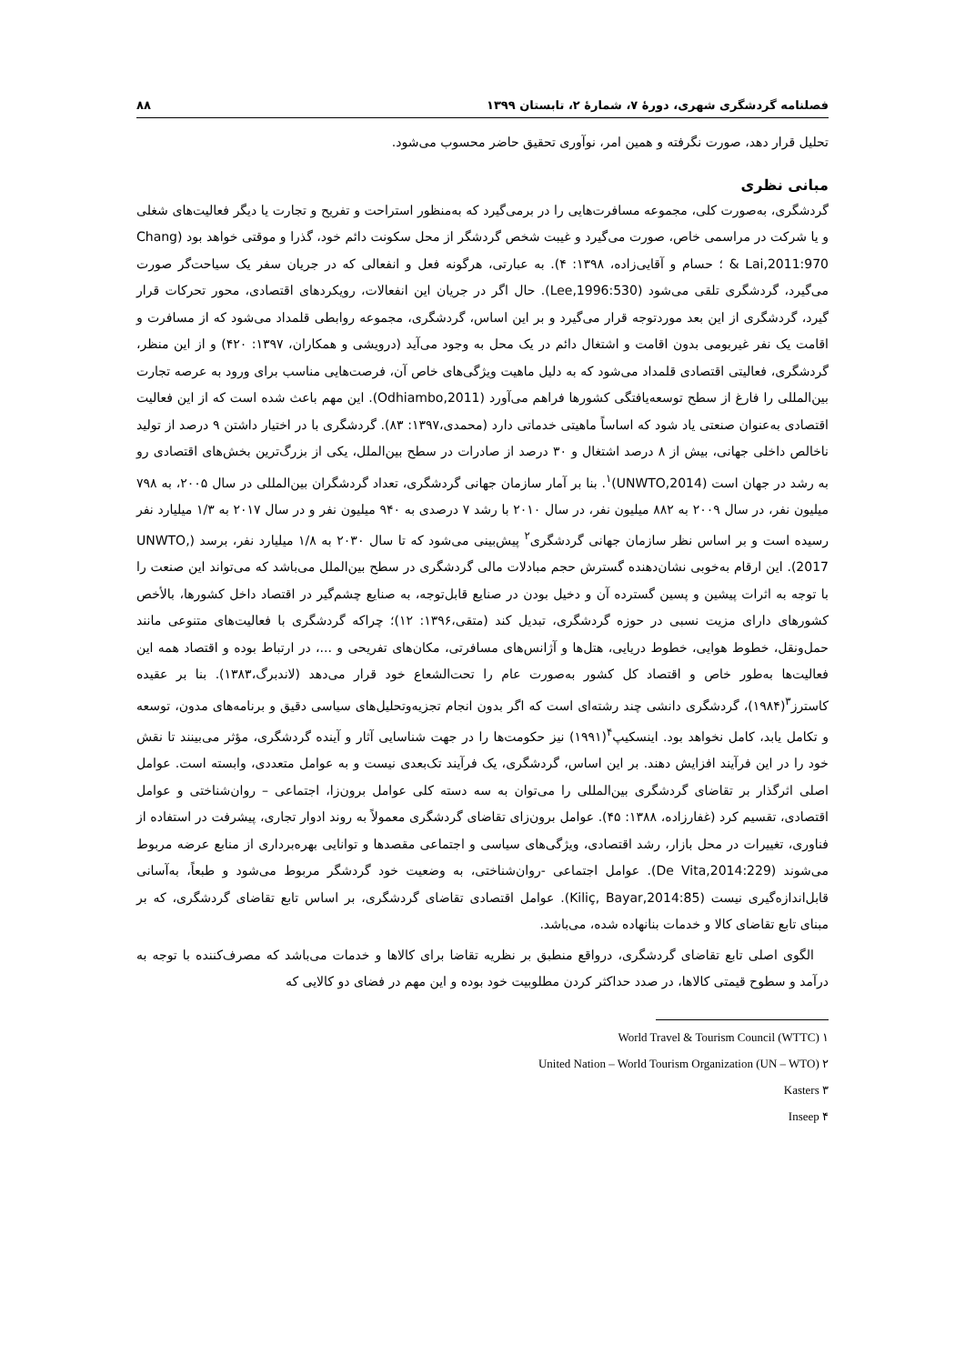فصلنامه گردشگری شهری، دورۀ ۷، شمارۀ ۲، تابستان ۱۳۹۹ ۸۸
تحلیل قرار دهد، صورت نگرفته و همین امر، نوآوری تحقیق حاضر محسوب می‌شود.
مبانی نظری
گردشگری، به‌صورت کلی، مجموعه مسافرت‌هایی را در برمی‌گیرد که به‌منظور استراحت و تفریح و تجارت یا دیگر فعالیت‌های شغلی و یا شرکت در مراسمی خاص، صورت می‌گیرد و غیبت شخص گردشگر از محل سکونت دائم خود، گذرا و موقتی خواهد بود (Chang & Lai,2011:970 ؛ حسام و آقایی‌زاده، ۱۳۹۸: ۴). به عبارتی، هرگونه فعل و انفعالی که در جریان سفر یک سیاحت‌گر صورت می‌گیرد، گردشگری تلقی می‌شود (Lee,1996:530). حال اگر در جریان این انفعالات، رویکردهای اقتصادی، محور تحرکات قرار گیرد، گردشگری از این بعد موردتوجه قرار می‌گیرد و بر این اساس، گردشگری، مجموعه روابطی قلمداد می‌شود که از مسافرت و اقامت یک نفر غیربومی بدون اقامت و اشتغال دائم در یک محل به وجود می‌آید (درویشی و همکاران، ۱۳۹۷: ۴۲۰) و از این منظر، گردشگری، فعالیتی اقتصادی قلمداد می‌شود که به دلیل ماهیت ویژگی‌های خاص آن، فرصت‌هایی مناسب برای ورود به عرصه تجارت بین‌المللی را فارغ از سطح توسعه‌یافتگی کشورها فراهم می‌آورد (Odhiambo,2011). این مهم باعث شده است که از این فعالیت اقتصادی به‌عنوان صنعتی یاد شود که اساساً ماهیتی خدماتی دارد (محمدی،۱۳۹۷: ۸۳). گردشگری با در اختیار داشتن ۹ درصد از تولید ناخالص داخلی جهانی، بیش از ۸ درصد اشتغال و ۳۰ درصد از صادرات در سطح بین‌الملل، یکی از بزرگ‌ترین بخش‌های اقتصادی رو به رشد در جهان است (UNWTO,2014)<sup>۱</sup>. بنا بر آمار سازمان جهانی گردشگری، تعداد گردشگران بین‌المللی در سال ۲۰۰۵، به ۷۹۸ میلیون نفر، در سال ۲۰۰۹ به ۸۸۲ میلیون نفر، در سال ۲۰۱۰ با رشد ۷ درصدی به ۹۴۰ میلیون نفر و در سال ۲۰۱۷ به ۱/۳ میلیارد نفر رسیده است و بر اساس نظر سازمان جهانی گردشگری<sup>۲</sup> پیش‌بینی می‌شود که تا سال ۲۰۳۰ به ۱/۸ میلیارد نفر، برسد (UNWTO, 2017). این ارقام به‌خوبی نشان‌دهنده گسترش حجم مبادلات مالی گردشگری در سطح بین‌الملل می‌باشد که می‌تواند این صنعت را با توجه به اثرات پیشین و پسین گسترده آن و دخیل بودن در صنایع قابل‌توجه، به صنایع چشم‌گیر در اقتصاد داخل کشورها، بالأخص کشورهای دارای مزیت نسبی در حوزه گردشگری، تبدیل کند (متقی،۱۳۹۶: ۱۲)؛ چراکه گردشگری با فعالیت‌های متنوعی مانند حمل‌ونقل، خطوط هوایی، خطوط دریایی، هتل‌ها و آژانس‌های مسافرتی، مکان‌های تفریحی و ...، در ارتباط بوده و اقتصاد همه این فعالیت‌ها به‌طور خاص و اقتصاد کل کشور به‌صورت عام را تحت‌الشعاع خود قرار می‌دهد (لاندبرگ،۱۳۸۳). بنا بر عقیده کاسترز<sup>۳</sup>(۱۹۸۴)، گردشگری دانشی چند رشته‌ای است که اگر بدون انجام تجزیه‌وتحلیل‌های سیاسی دقیق و برنامه‌های مدون، توسعه و تکامل یابد، کامل نخواهد بود. اینسکیپ<sup>۴</sup>(۱۹۹۱) نیز حکومت‌ها را در جهت شناسایی آثار و آینده گردشگری، مؤثر می‌بینند تا نقش خود را در این فرآیند افزایش دهند. بر این اساس، گردشگری، یک فرآیند تک‌بعدی نیست و به عوامل متعددی، وابسته است. عوامل اصلی اثرگذار بر تقاضای گردشگری بین‌المللی را می‌توان به سه دسته کلی عوامل برون‌زا، اجتماعی – روان‌شناختی و عوامل اقتصادی، تقسیم کرد (غفارزاده، ۱۳۸۸: ۴۵). عوامل برون‌زای تقاضای گردشگری معمولاً به روند ادوار تجاری، پیشرفت در استفاده از فناوری، تغییرات در محل بازار، رشد اقتصادی، ویژگی‌های سیاسی و اجتماعی مقصدها و توانایی بهره‌برداری از منابع عرضه مربوط می‌شوند (De Vita,2014:229). عوامل اجتماعی -روان‌شناختی، به وضعیت خود گردشگر مربوط می‌شود و طبعاً، به‌آسانی قابل‌اندازه‌گیری نیست (Kiliç, Bayar,2014:85). عوامل اقتصادی تقاضای گردشگری، بر اساس تابع تقاضای گردشگری، که بر مبنای تابع تقاضای کالا و خدمات بنانهاده شده، می‌باشد.
الگوی اصلی تابع تقاضای گردشگری، درواقع منطبق بر نظریه تقاضا برای کالاها و خدمات می‌باشد که مصرف‌کننده با توجه به درآمد و سطوح قیمتی کالاها، در صدد حداکثر کردن مطلوبیت خود بوده و این مهم در فضای دو کالایی که
World Travel & Tourism Council (WTTC) ۱
United Nation – World Tourism Organization (UN – WTO) ۲
Kasters ۳
Inseep ۴